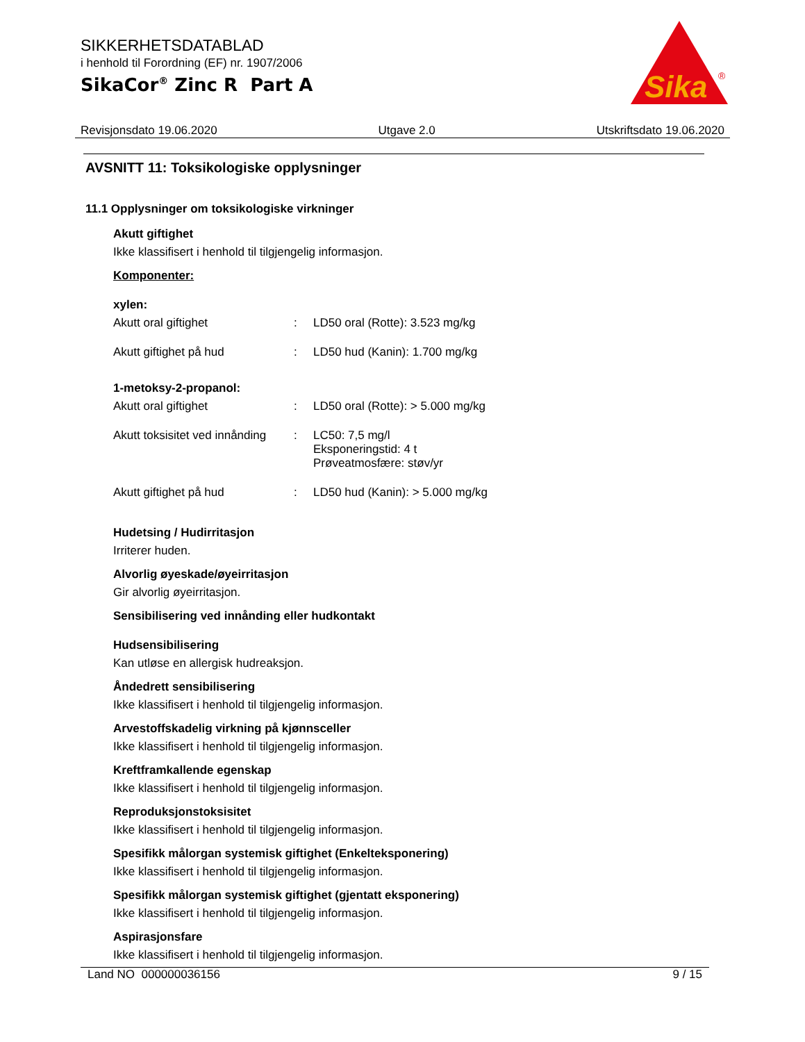SIKKERHETSDATABLAD
i henhold til Forordning (EF) nr. 1907/2006
SikaCor<sup>®</sup> Zinc R Part A
Sika
®
Revisjonsdato 19.06.2020 Utgave 2.0 Utskriftsdato 19.06.2020
AVSNITT 11: Toksikologiske opplysninger
11.1 Opplysninger om toksikologiske virkninger
Akutt giftighet
Ikke klassifisert i henhold til tilgjengelig informasjon.
Komponenter:
xylen:
| Akutt oral giftighet | : | LD50 oral (Rotte): 3.523 mg/kg |
| Akutt giftighet på hud | : | LD50 hud (Kanin): 1.700 mg/kg |
1-metoksy-2-propanol:
| Akutt oral giftighet | : | LD50 oral (Rotte): > 5.000 mg/kg |
| Akutt toksisitet ved innånding | : | LC50: 7,5 mg/l Eksponeringstid: 4 t Prøveatmosfære: støv/yr |
| Akutt giftighet på hud | : | LD50 hud (Kanin): > 5.000 mg/kg |
Hudetsing / Hudirritasjon
Irriterer huden.
Alvorlig øyeskade/øyeirritasjon
Gir alvorlig øyeirritasjon.
Sensibilisering ved innånding eller hudkontakt
Hudsensibilisering
Kan utløse en allergisk hudreaksjon.
Åndedrett sensibilisering
Ikke klassifisert i henhold til tilgjengelig informasjon.
Arvestoffskadelig virkning på kjønnsceller
Ikke klassifisert i henhold til tilgjengelig informasjon.
Kreftframkallende egenskap
Ikke klassifisert i henhold til tilgjengelig informasjon.
Reproduksjonstoksisitet
Ikke klassifisert i henhold til tilgjengelig informasjon.
Spesifikk målorgan systemisk giftighet (Enkelteksponering)
Ikke klassifisert i henhold til tilgjengelig informasjon.
Spesifikk målorgan systemisk giftighet (gjentatt eksponering)
Ikke klassifisert i henhold til tilgjengelig informasjon.
Aspirasjonsfare
Ikke klassifisert i henhold til tilgjengelig informasjon.
Land NO 000000036156 9 / 15